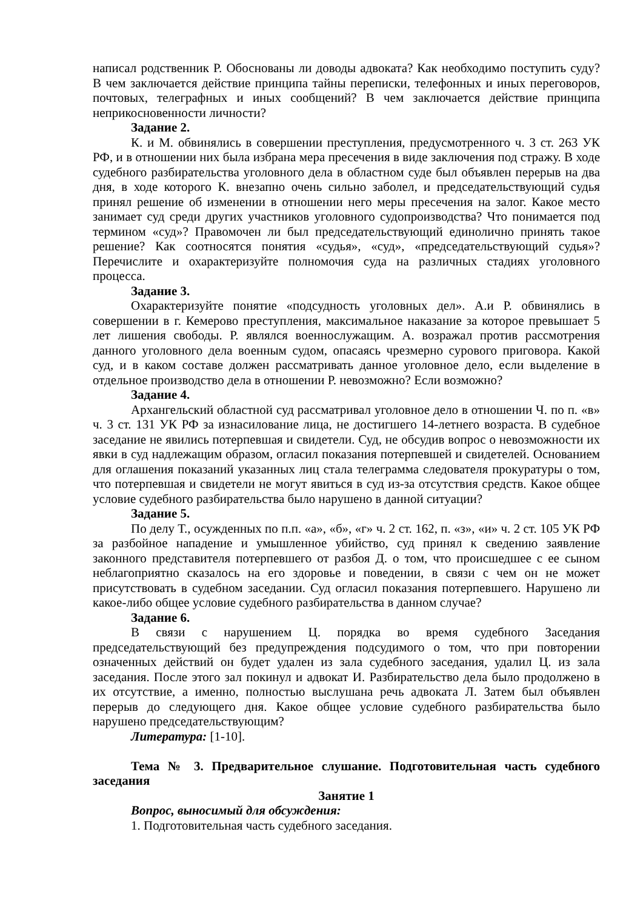написал родственник Р. Обоснованы ли доводы адвоката? Как необходимо поступить суду? В чем заключается действие принципа тайны переписки, телефонных и иных переговоров, почтовых, телеграфных и иных сообщений? В чем заключается действие принципа неприкосновенности личности?
Задание 2.
К. и М. обвинялись в совершении преступления, предусмотренного ч. 3 ст. 263 УК РФ, и в отношении них была избрана мера пресечения в виде заключения под стражу. В ходе судебного разбирательства уголовного дела в областном суде был объявлен перерыв на два дня, в ходе которого К. внезапно очень сильно заболел, и председательствующий судья принял решение об изменении в отношении него меры пресечения на залог. Какое место занимает суд среди других участников уголовного судопроизводства? Что понимается под термином «суд»? Правомочен ли был председательствующий единолично принять такое решение? Как соотносятся понятия «судья», «суд», «председательствующий судья»? Перечислите и охарактеризуйте полномочия суда на различных стадиях уголовного процесса.
Задание 3.
Охарактеризуйте понятие «подсудность уголовных дел». А.и Р. обвинялись в совершении в г. Кемерово преступления, максимальное наказание за которое превышает 5 лет лишения свободы. Р. являлся военнослужащим. А. возражал против рассмотрения данного уголовного дела военным судом, опасаясь чрезмерно сурового приговора. Какой суд, и в каком составе должен рассматривать данное уголовное дело, если выделение в отдельное производство дела в отношении Р. невозможно? Если возможно?
Задание 4.
Архангельский областной суд рассматривал уголовное дело в отношении Ч. по п. «в» ч. 3 ст. 131 УК РФ за изнасилование лица, не достигшего 14-летнего возраста. В судебное заседание не явились потерпевшая и свидетели. Суд, не обсудив вопрос о невозможности их явки в суд надлежащим образом, огласил показания потерпевшей и свидетелей. Основанием для оглашения показаний указанных лиц стала телеграмма следователя прокуратуры о том, что потерпевшая и свидетели не могут явиться в суд из-за отсутствия средств. Какое общее условие судебного разбирательства было нарушено в данной ситуации?
Задание 5.
По делу Т., осужденных по п.п. «а», «б», «г» ч. 2 ст. 162, п. «з», «и» ч. 2 ст. 105 УК РФ за разбойное нападение и умышленное убийство, суд принял к сведению заявление законного представителя потерпевшего от разбоя Д. о том, что происшедшее с ее сыном неблагоприятно сказалось на его здоровье и поведении, в связи с чем он не может присутствовать в судебном заседании. Суд огласил показания потерпевшего. Нарушено ли какое-либо общее условие судебного разбирательства в данном случае?
Задание 6.
В связи с нарушением Ц. порядка во время судебного Заседания председательствующий без предупреждения подсудимого о том, что при повторении означенных действий он будет удален из зала судебного заседания, удалил Ц. из зала заседания. После этого зал покинул и адвокат И. Разбирательство дела было продолжено в их отсутствие, а именно, полностью выслушана речь адвоката Л. Затем был объявлен перерыв до следующего дня. Какое общее условие судебного разбирательства было нарушено председательствующим?
Литература: [1-10].
Тема № 3. Предварительное слушание. Подготовительная часть судебного заседания
Занятие 1
Вопрос, выносимый для обсуждения:
1. Подготовительная часть судебного заседания.